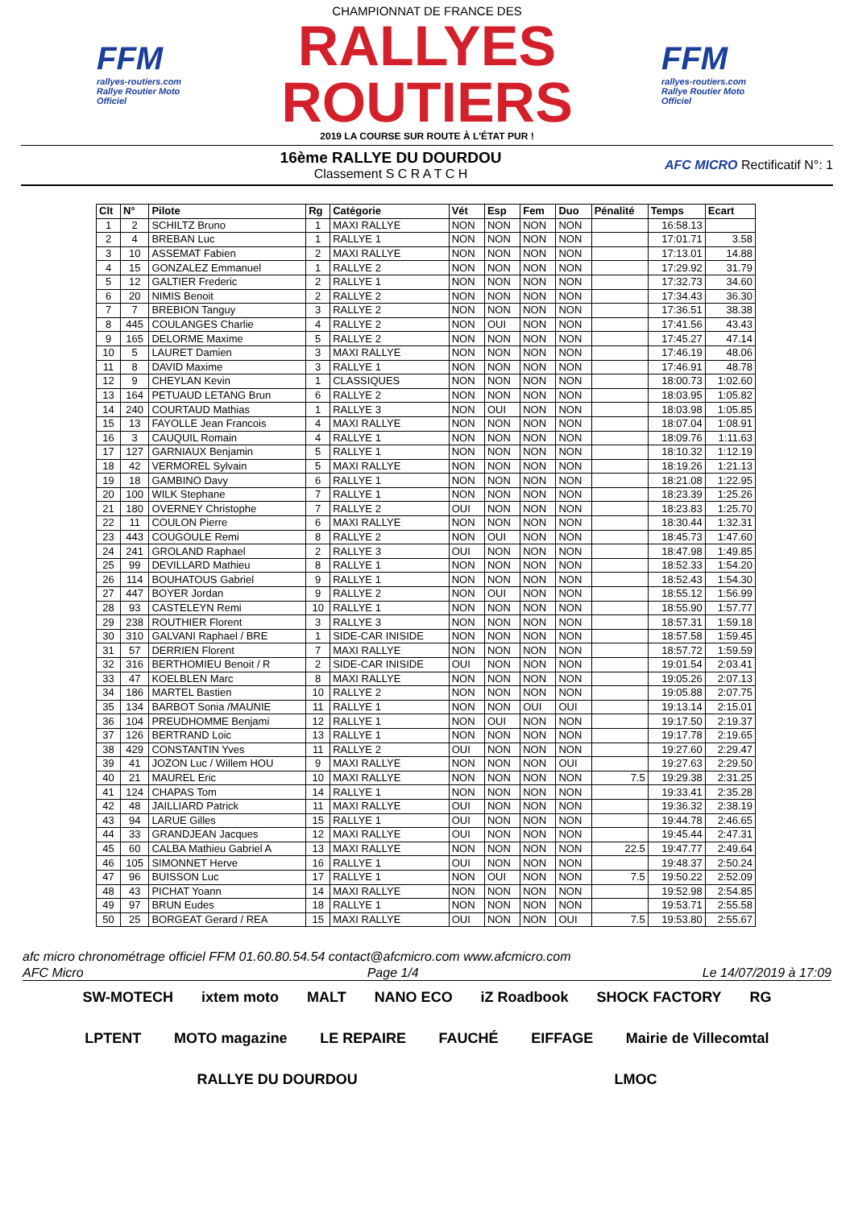FFM
rallyes-routiers.com
Rallye Routier Moto Officiel
CHAMPIONNAT DE FRANCE DES
RALLYES ROUTIERS
2019 LA COURSE SUR ROUTE À L'ÉTAT PUR !
FFM
rallyes-routiers.com
Rallye Routier Moto Officiel
16ème RALLYE DU DOURDOU
Classement S C R A T C H
AFC MICRO Rectificatif N°: 1
| Clt | N° | Pilote | Rg | Catégorie | Vét | Esp | Fem | Duo | Pénalité | Temps | Ecart |
| --- | --- | --- | --- | --- | --- | --- | --- | --- | --- | --- | --- |
| 1 | 2 | SCHILTZ Bruno | 1 | MAXI RALLYE | NON | NON | NON | NON | | 16:58.13 | |
| 2 | 4 | BREBAN Luc | 1 | RALLYE 1 | NON | NON | NON | NON | | 17:01.71 | 3.58 |
| 3 | 10 | ASSEMAT Fabien | 2 | MAXI RALLYE | NON | NON | NON | NON | | 17:13.01 | 14.88 |
| 4 | 15 | GONZALEZ Emmanuel | 1 | RALLYE 2 | NON | NON | NON | NON | | 17:29.92 | 31.79 |
| 5 | 12 | GALTIER Frederic | 2 | RALLYE 1 | NON | NON | NON | NON | | 17:32.73 | 34.60 |
| 6 | 20 | NIMIS Benoit | 2 | RALLYE 2 | NON | NON | NON | NON | | 17:34.43 | 36.30 |
| 7 | 7 | BREBION Tanguy | 3 | RALLYE 2 | NON | NON | NON | NON | | 17:36.51 | 38.38 |
| 8 | 445 | COULANGES Charlie | 4 | RALLYE 2 | NON | OUI | NON | NON | | 17:41.56 | 43.43 |
| 9 | 165 | DELORME Maxime | 5 | RALLYE 2 | NON | NON | NON | NON | | 17:45.27 | 47.14 |
| 10 | 5 | LAURET Damien | 3 | MAXI RALLYE | NON | NON | NON | NON | | 17:46.19 | 48.06 |
| 11 | 8 | DAVID Maxime | 3 | RALLYE 1 | NON | NON | NON | NON | | 17:46.91 | 48.78 |
| 12 | 9 | CHEYLAN Kevin | 1 | CLASSIQUES | NON | NON | NON | NON | | 18:00.73 | 1:02.60 |
| 13 | 164 | PETUAUD LETANG Brun | 6 | RALLYE 2 | NON | NON | NON | NON | | 18:03.95 | 1:05.82 |
| 14 | 240 | COURTAUD Mathias | 1 | RALLYE 3 | NON | OUI | NON | NON | | 18:03.98 | 1:05.85 |
| 15 | 13 | FAYOLLE Jean Francois | 4 | MAXI RALLYE | NON | NON | NON | NON | | 18:07.04 | 1:08.91 |
| 16 | 3 | CAUQUIL Romain | 4 | RALLYE 1 | NON | NON | NON | NON | | 18:09.76 | 1:11.63 |
| 17 | 127 | GARNIAUX Benjamin | 5 | RALLYE 1 | NON | NON | NON | NON | | 18:10.32 | 1:12.19 |
| 18 | 42 | VERMOREL Sylvain | 5 | MAXI RALLYE | NON | NON | NON | NON | | 18:19.26 | 1:21.13 |
| 19 | 18 | GAMBINO Davy | 6 | RALLYE 1 | NON | NON | NON | NON | | 18:21.08 | 1:22.95 |
| 20 | 100 | WILK Stephane | 7 | RALLYE 1 | NON | NON | NON | NON | | 18:23.39 | 1:25.26 |
| 21 | 180 | OVERNEY Christophe | 7 | RALLYE 2 | OUI | NON | NON | NON | | 18:23.83 | 1:25.70 |
| 22 | 11 | COULON Pierre | 6 | MAXI RALLYE | NON | NON | NON | NON | | 18:30.44 | 1:32.31 |
| 23 | 443 | COUGOULE Remi | 8 | RALLYE 2 | NON | OUI | NON | NON | | 18:45.73 | 1:47.60 |
| 24 | 241 | GROLAND Raphael | 2 | RALLYE 3 | OUI | NON | NON | NON | | 18:47.98 | 1:49.85 |
| 25 | 99 | DEVILLARD Mathieu | 8 | RALLYE 1 | NON | NON | NON | NON | | 18:52.33 | 1:54.20 |
| 26 | 114 | BOUHATOUS Gabriel | 9 | RALLYE 1 | NON | NON | NON | NON | | 18:52.43 | 1:54.30 |
| 27 | 447 | BOYER Jordan | 9 | RALLYE 2 | NON | OUI | NON | NON | | 18:55.12 | 1:56.99 |
| 28 | 93 | CASTELEYN Remi | 10 | RALLYE 1 | NON | NON | NON | NON | | 18:55.90 | 1:57.77 |
| 29 | 238 | ROUTHIER Florent | 3 | RALLYE 3 | NON | NON | NON | NON | | 18:57.31 | 1:59.18 |
| 30 | 310 | GALVANI Raphael / BRE | 1 | SIDE-CAR INISIDE | NON | NON | NON | NON | | 18:57.58 | 1:59.45 |
| 31 | 57 | DERRIEN Florent | 7 | MAXI RALLYE | NON | NON | NON | NON | | 18:57.72 | 1:59.59 |
| 32 | 316 | BERTHOMIEU Benoit / R | 2 | SIDE-CAR INISIDE | OUI | NON | NON | NON | | 19:01.54 | 2:03.41 |
| 33 | 47 | KOELBLEN Marc | 8 | MAXI RALLYE | NON | NON | NON | NON | | 19:05.26 | 2:07.13 |
| 34 | 186 | MARTEL Bastien | 10 | RALLYE 2 | NON | NON | NON | NON | | 19:05.88 | 2:07.75 |
| 35 | 134 | BARBOT Sonia /MAUNIE | 11 | RALLYE 1 | NON | NON | OUI | OUI | | 19:13.14 | 2:15.01 |
| 36 | 104 | PREUDHOMME Benjami | 12 | RALLYE 1 | NON | OUI | NON | NON | | 19:17.50 | 2:19.37 |
| 37 | 126 | BERTRAND Loic | 13 | RALLYE 1 | NON | NON | NON | NON | | 19:17.78 | 2:19.65 |
| 38 | 429 | CONSTANTIN Yves | 11 | RALLYE 2 | OUI | NON | NON | NON | | 19:27.60 | 2:29.47 |
| 39 | 41 | JOZON Luc / Willem HOU | 9 | MAXI RALLYE | NON | NON | NON | OUI | | 19:27.63 | 2:29.50 |
| 40 | 21 | MAUREL Eric | 10 | MAXI RALLYE | NON | NON | NON | NON | 7.5 | 19:29.38 | 2:31.25 |
| 41 | 124 | CHAPAS Tom | 14 | RALLYE 1 | NON | NON | NON | NON | | 19:33.41 | 2:35.28 |
| 42 | 48 | JAILLIARD Patrick | 11 | MAXI RALLYE | OUI | NON | NON | NON | | 19:36.32 | 2:38.19 |
| 43 | 94 | LARUE Gilles | 15 | RALLYE 1 | OUI | NON | NON | NON | | 19:44.78 | 2:46.65 |
| 44 | 33 | GRANDJEAN Jacques | 12 | MAXI RALLYE | OUI | NON | NON | NON | | 19:45.44 | 2:47.31 |
| 45 | 60 | CALBA Mathieu Gabriel A | 13 | MAXI RALLYE | NON | NON | NON | NON | 22.5 | 19:47.77 | 2:49.64 |
| 46 | 105 | SIMONNET Herve | 16 | RALLYE 1 | OUI | NON | NON | NON | | 19:48.37 | 2:50.24 |
| 47 | 96 | BUISSON Luc | 17 | RALLYE 1 | NON | OUI | NON | NON | 7.5 | 19:50.22 | 2:52.09 |
| 48 | 43 | PICHAT Yoann | 14 | MAXI RALLYE | NON | NON | NON | NON | | 19:52.98 | 2:54.85 |
| 49 | 97 | BRUN Eudes | 18 | RALLYE 1 | NON | NON | NON | NON | | 19:53.71 | 2:55.58 |
| 50 | 25 | BORGEAT Gerard / REA | 15 | MAXI RALLYE | OUI | NON | NON | OUI | 7.5 | 19:53.80 | 2:55.67 |
afc micro chronométrage officiel FFM 01.60.80.54.54 contact@afcmicro.com www.afcmicro.com
AFC Micro Page 1/4 Le 14/07/2019 à 17:09
SW-MOTECH ixtem moto MALT NANO ECO iZ Roadbook SHOCK FACTORY RG LPTENT MOTO magazine LE REPAIRE FAUCHÉ EIFFAGE Mairie de Villecomtal RALLYE DU DOURDOU LMOC